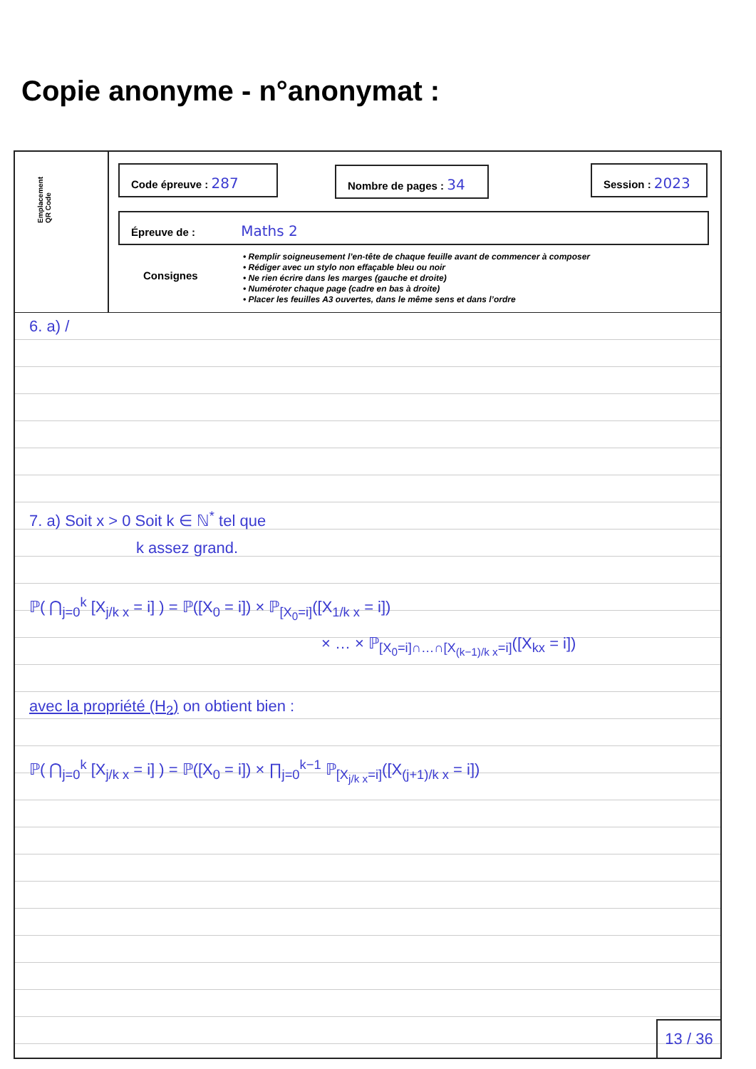Copie anonyme - n°anonymat :
Emplacement
QR Code
Code épreuve : 287 Nombre de pages : 34 Session : 2023
Épreuve de : Maths 2
Consignes
• Remplir soigneusement l’en-tête de chaque feuille avant de commencer à composer
• Rédiger avec un stylo non effaçable bleu ou noir
• Ne rien écrire dans les marges (gauche et droite)
• Numéroter chaque page (cadre en bas à droite)
• Placer les feuilles A3 ouvertes, dans le même sens et dans l’ordre
6. a) /
7. a) Soit x > 0 Soit k ∈ ℕ<sup>*</sup> tel que
k assez grand.
ℙ( ⋂<sub>j=0</sub><sup>k</sup> [X<sub>j/k x</sub> = i] ) = ℙ([X<sub>0</sub> = i]) × ℙ<sub>[X<sub>0</sub>=i]</sub>([X<sub>1/k x</sub> = i])
× … × ℙ<sub>[X<sub>0</sub>=i]∩…∩[X<sub>(k−1)/k x</sub>=i]</sub>([X<sub>kx</sub> = i])
avec la propriété (H<sub>2</sub>) on obtient bien :
ℙ( ⋂<sub>j=0</sub><sup>k</sup> [X<sub>j/k x</sub> = i] ) = ℙ([X<sub>0</sub> = i]) × ∏<sub>j=0</sub><sup>k−1</sup> ℙ<sub>[X<sub>j/k x</sub>=i]</sub>([X<sub>(j+1)/k x</sub> = i])
13 / 36